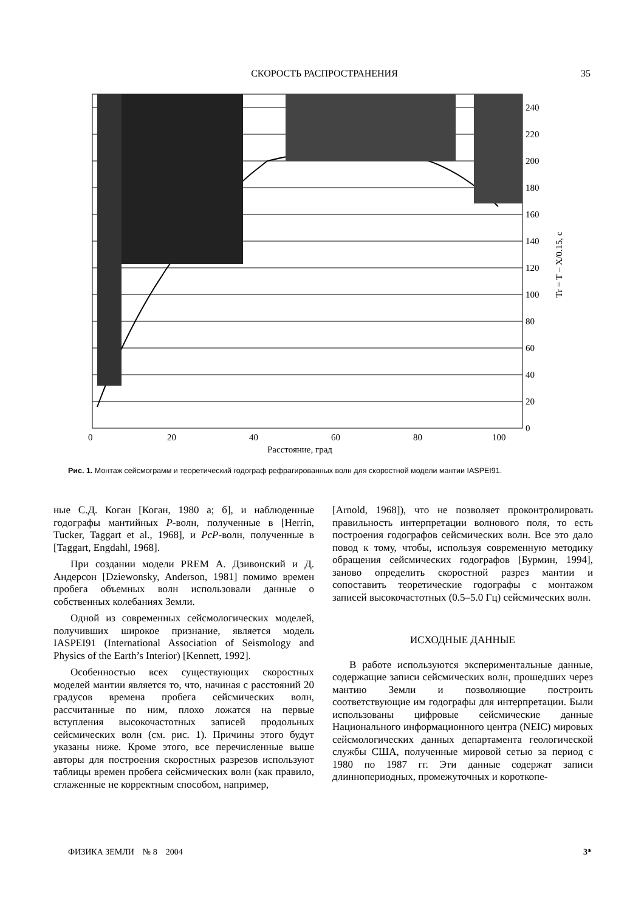СКОРОСТЬ РАСПРОСТРАНЕНИЯ 35
240
220
200
180
160
140
120
100
80
60
40
20
0
0
20
40
60
80
100
Расстояние, град
Tr = T – X/0.15, с
Рис. 1. Монтаж сейсмограмм и теоретический годограф рефрагированных волн для скоростной модели мантии IASPEI91.
ные С.Д. Коган [Коган, 1980 а; б], и наблюденные годографы мантийных P-волн, полученные в [Herrin, Tucker, Taggart et al., 1968], и PcP-волн, полученные в [Taggart, Engdahl, 1968].
При создании модели PREM А. Дзивонский и Д. Андерсон [Dziewonsky, Anderson, 1981] помимо времен пробега объемных волн использовали данные о собственных колебаниях Земли.
Одной из современных сейсмологических моделей, получивших широкое признание, является модель IASPEI91 (International Association of Seismology and Physics of the Earth’s Interior) [Kennett, 1992].
Особенностью всех существующих скоростных моделей мантии является то, что, начиная с расстояний 20 градусов времена пробега сейсмических волн, рассчитанные по ним, плохо ложатся на первые вступления высокочастотных записей продольных сейсмических волн (см. рис. 1). Причины этого будут указаны ниже. Кроме этого, все перечисленные выше авторы для построения скоростных разрезов используют таблицы времен пробега сейсмических волн (как правило, сглаженные не корректным способом, например,
[Arnold, 1968]), что не позволяет проконтролировать правильность интерпретации волнового поля, то есть построения годографов сейсмических волн. Все это дало повод к тому, чтобы, используя современную методику обращения сейсмических годографов [Бурмин, 1994], заново определить скоростной разрез мантии и сопоставить теоретические годографы с монтажом записей высокочастотных (0.5–5.0 Гц) сейсмических волн.
ИСХОДНЫЕ ДАННЫЕ
В работе используются экспериментальные данные, содержащие записи сейсмических волн, прошедших через мантию Земли и позволяющие построить соответствующие им годографы для интерпретации. Были использованы цифровые сейсмические данные Национального информационного центра (NEIC) мировых сейсмологических данных департамента геологической службы США, полученные мировой сетью за период с 1980 по 1987 гг. Эти данные содержат записи длиннопериодных, промежуточных и короткопе-
ФИЗИКА ЗЕМЛИ № 8 2004 3*